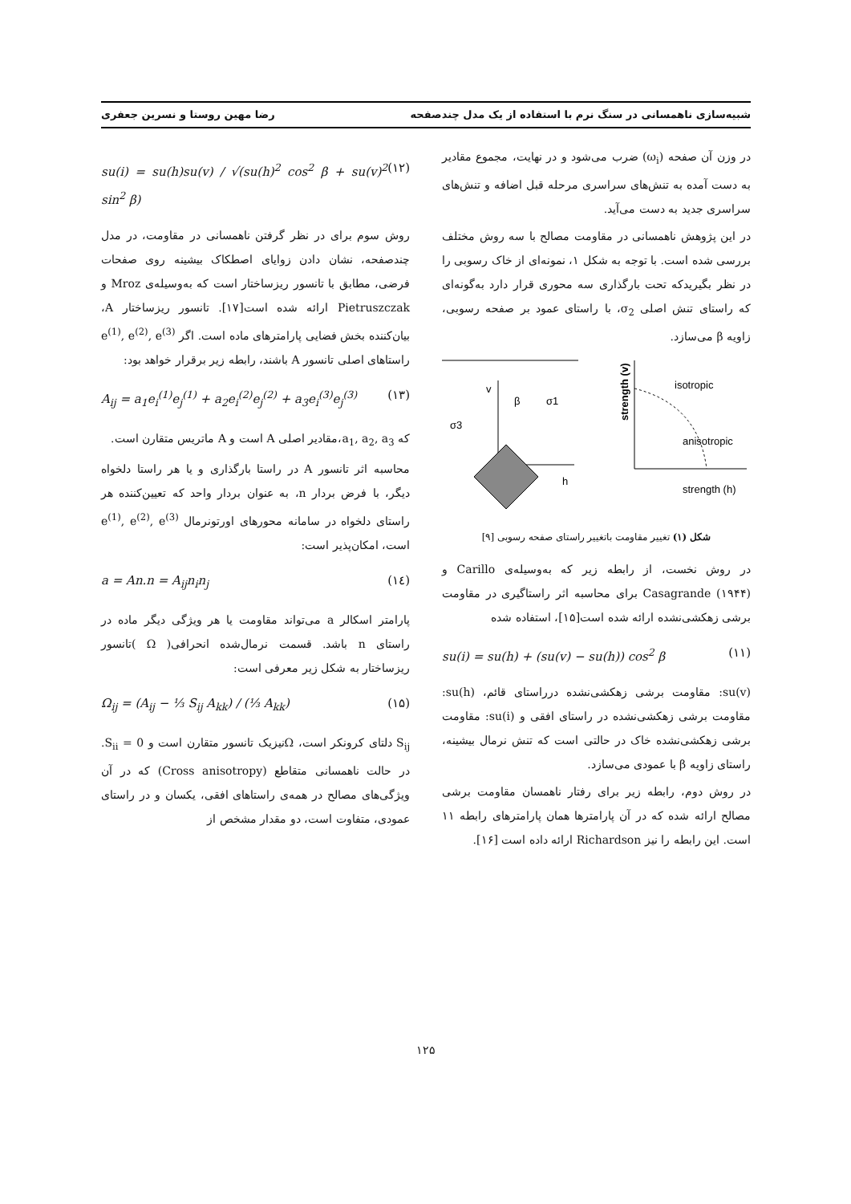شبیه‌سازی ناهمسانی در سنگ نرم با استفاده از یک مدل چندصفحه رضا مهین روستا و نسرین جعفری
در وزن آن صفحه (ω<sub>i</sub>) ضرب می‌شود و در نهایت، مجموع مقادیر به دست آمده به تنش‌های سراسری مرحله قبل اضافه و تنش‌های سراسری جدید به دست می‌آید.
در این پژوهش ناهمسانی در مقاومت مصالح با سه روش مختلف بررسی شده است. با توجه به شکل ۱، نمونه‌ای از خاک رسوبی را در نظر بگیریدکه تحت بارگذاری سه محوری قرار دارد به‌گونه‌ای که راستای تنش اصلی σ<sub>2</sub>، با راستای عمود بر صفحه رسوبی، زاویه β می‌سازد.
v
h
β
σ1
σ3
strength (v)
isotropic
anisotropic
strength (h)
شکل (۱) تغییر مقاومت باتغییر راستای صفحه رسوبی [۹]
در روش نخست، از رابطه زیر که به‌وسیله‌ی Carillo و Casagrande (۱۹۴۴) برای محاسبه اثر راستاگیری در مقاومت برشی زهکشی‌نشده ارائه شده است[۱۵]، استفاده شده
su(i) = su(h) + (su(v) − su(h)) cos<sup>2</sup> β (۱۱)
su(v): مقاومت برشی زهکشی‌نشده درراستای قائم، su(h): مقاومت برشی زهکشی‌نشده در راستای افقی و su(i): مقاومت برشی زهکشی‌نشده خاک در حالتی است که تنش نرمال بیشینه، راستای زاویه β با عمودی می‌سازد.
در روش دوم، رابطه زیر برای رفتار ناهمسان مقاومت برشی مصالح ارائه شده که در آن پارامترها همان پارامترهای رابطه ۱۱ است. این رابطه را نیز Richardson ارائه داده است [۱۶].
su(i) = su(h)su(v) / √(su(h)<sup>2</sup> cos<sup>2</sup> β + su(v)<sup>2</sup> sin<sup>2</sup> β) (۱۲)
روش سوم برای در نظر گرفتن ناهمسانی در مقاومت، در مدل چندصفحه، نشان دادن زوایای اصطکاک بیشینه روی صفحات فرضی، مطابق با تانسور ریزساختار است که به‌وسیله‌ی Mroz و Pietruszczak ارائه شده است[۱۷]. تانسور ریزساختار A، بیان‌کننده بخش فضایی پارامترهای ماده است. اگر e<sup>(1)</sup>, e<sup>(2)</sup>, e<sup>(3)</sup> راستاهای اصلی تانسور A باشند، رابطه زیر برقرار خواهد بود:
A<sub>ij</sub> = a<sub>1</sub>e<sub>i</sub><sup>(1)</sup>e<sub>j</sub><sup>(1)</sup> + a<sub>2</sub>e<sub>i</sub><sup>(2)</sup>e<sub>j</sub><sup>(2)</sup> + a<sub>3</sub>e<sub>i</sub><sup>(3)</sup>e<sub>j</sub><sup>(3)</sup> (۱۳)
که a<sub>1</sub>, a<sub>2</sub>, a<sub>3</sub>،مقادیر اصلی A است و A ماتریس متقارن است.
محاسبه اثر تانسور A در راستا بارگذاری و یا هر راستا دلخواه دیگر، با فرض بردار n، به عنوان بردار واحد که تعیین‌کننده هر راستای دلخواه در سامانه محورهای اورتونرمال e<sup>(1)</sup>, e<sup>(2)</sup>, e<sup>(3)</sup> است، امکان‌پذیر است:
a = An.n = A<sub>ij</sub>n<sub>i</sub>n<sub>j</sub> (۱٤)
پارامتر اسکالر a می‌تواند مقاومت یا هر ویژگی دیگر ماده در راستای n باشد. قسمت نرمال‌شده انحرافی( Ω )تانسور ریزساختار به شکل زیر معرفی است:
Ω<sub>ij</sub> = (A<sub>ij</sub> − ⅓ S<sub>ij</sub> A<sub>kk</sub>) / (⅓ A<sub>kk</sub>) (۱۵)
S<sub>ij</sub> دلتای کرونکر است، Ωنیزیک تانسور متقارن است و S<sub>ii</sub> = 0. در حالت ناهمسانی متقاطع (Cross anisotropy) که در آن ویژگی‌های مصالح در همه‌ی راستاهای افقی، یکسان و در راستای عمودی، متفاوت است، دو مقدار مشخص از
۱۲۵